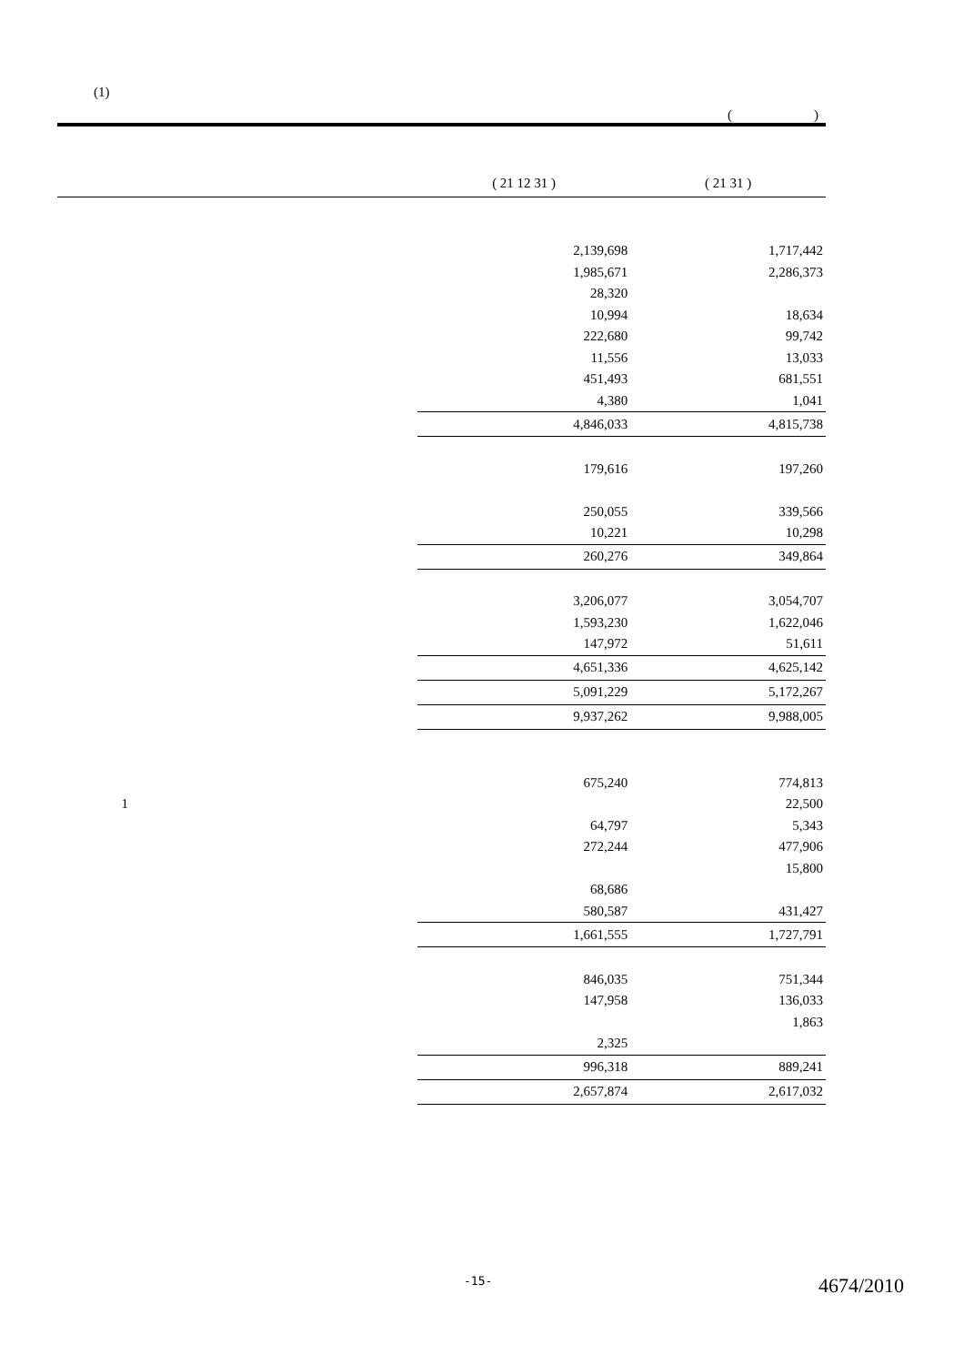(1)
()
| | ( 21 12 31 ) | ( 21 31 ) |
| --- | --- | --- |
| | 2,139,698 | 1,717,442 |
| | 1,985,671 | 2,286,373 |
| | 28,320 | |
| | 10,994 | 18,634 |
| | 222,680 | 99,742 |
| | 11,556 | 13,033 |
| | 451,493 | 681,551 |
| | 4,380 | 1,041 |
| | 4,846,033 | 4,815,738 |
| | 179,616 | 197,260 |
| | 250,055 | 339,566 |
| | 10,221 | 10,298 |
| | 260,276 | 349,864 |
| | 3,206,077 | 3,054,707 |
| | 1,593,230 | 1,622,046 |
| | 147,972 | 51,611 |
| | 4,651,336 | 4,625,142 |
| | 5,091,229 | 5,172,267 |
| | 9,937,262 | 9,988,005 |
| | 675,240 | 774,813 |
| 1 | | 22,500 |
| | 64,797 | 5,343 |
| | 272,244 | 477,906 |
| | | 15,800 |
| | 68,686 | |
| | 580,587 | 431,427 |
| | 1,661,555 | 1,727,791 |
| | 846,035 | 751,344 |
| | 147,958 | 136,033 |
| | | 1,863 |
| | 2,325 | |
| | 996,318 | 889,241 |
| | 2,657,874 | 2,617,032 |
-15- 4674/2010